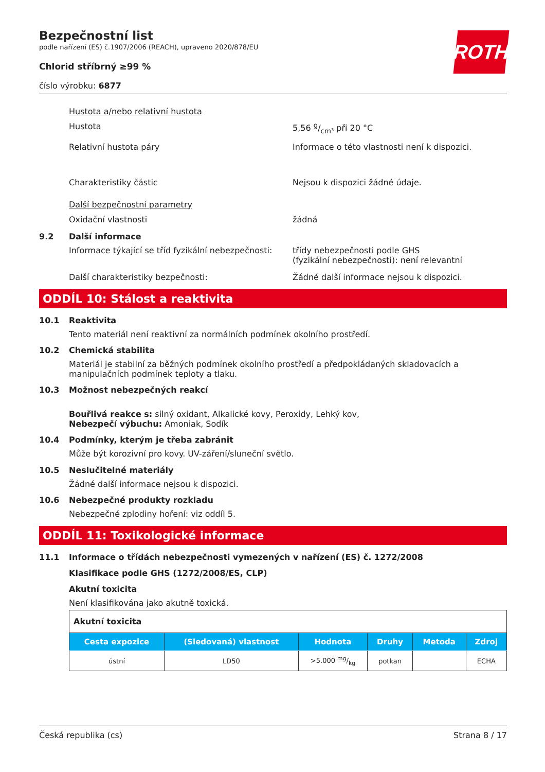ROTH
Bezpečnostní list
podle nařízení (ES) č.1907/2006 (REACH), upraveno 2020/878/EU
Chlorid stříbrný ≥99 %
číslo výrobku: 6877
Hustota a/nebo relativní hustota
Hustota 5,56 g/cm³ při 20 °C
Relativní hustota páry Informace o této vlastnosti není k dispozici.
Charakteristiky částic Nejsou k dispozici žádné údaje.
Další bezpečnostní parametry
Oxidační vlastnosti žádná
9.2 Další informace
Informace týkající se tříd fyzikální nebezpečnosti:
třídy nebezpečnosti podle GHS
(fyzikální nebezpečnosti): není relevantní
Další charakteristiky bezpečnosti: Žádné další informace nejsou k dispozici.
ODDÍL 10: Stálost a reaktivita
10.1 Reaktivita
Tento materiál není reaktivní za normálních podmínek okolního prostředí.
10.2 Chemická stabilita
Materiál je stabilní za běžných podmínek okolního prostředí a předpokládaných skladovacích a manipulačních podmínek teploty a tlaku.
10.3 Možnost nebezpečných reakcí
Bouřlivá reakce s: silný oxidant, Alkalické kovy, Peroxidy, Lehký kov,
Nebezpečí výbuchu: Amoniak, Sodík
10.4 Podmínky, kterým je třeba zabránit
Může být korozivní pro kovy. UV-záření/sluneční světlo.
10.5 Neslučitelné materiály
Žádné další informace nejsou k dispozici.
10.6 Nebezpečné produkty rozkladu
Nebezpečné zplodiny hoření: viz oddíl 5.
ODDÍL 11: Toxikologické informace
11.1 Informace o třídách nebezpečnosti vymezených v nařízení (ES) č. 1272/2008
Klasifikace podle GHS (1272/2008/ES, CLP)
Akutní toxicita
Není klasifikována jako akutně toxická.
| Akutní toxicita | | | | | |
| Cesta expozice | (Sledovaná) vlastnost | Hodnota | Druhy | Metoda | Zdroj |
| ústní | LD50 | >5.000 mg/kg | potkan | | ECHA |
Česká republika (cs) Strana 8 / 17